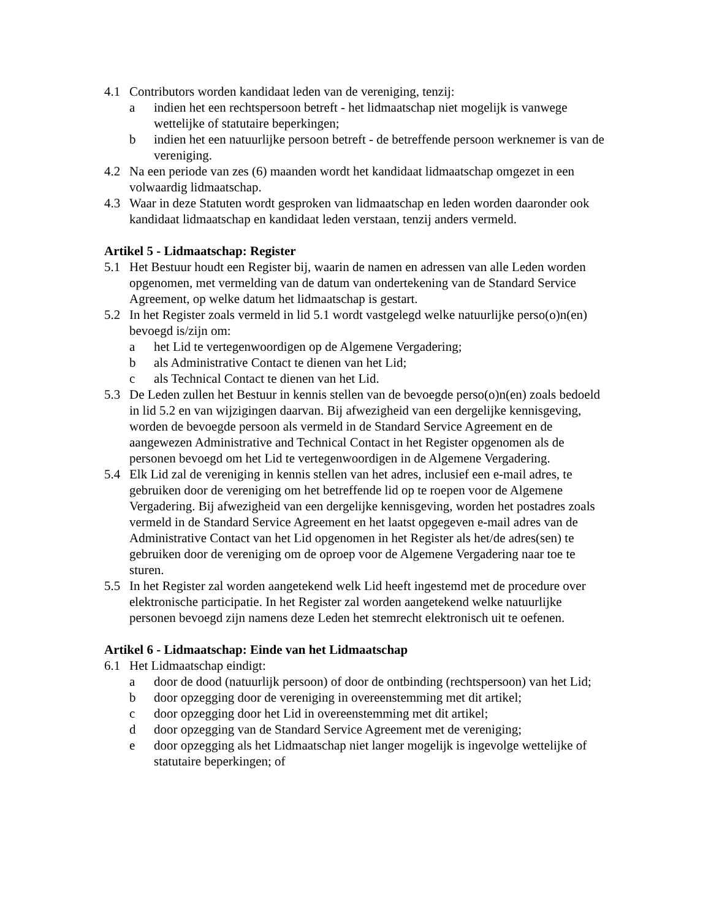4.1 Contributors worden kandidaat leden van de vereniging, tenzij:
a indien het een rechtspersoon betreft - het lidmaatschap niet mogelijk is vanwege wettelijke of statutaire beperkingen;
b indien het een natuurlijke persoon betreft - de betreffende persoon werknemer is van de vereniging.
4.2 Na een periode van zes (6) maanden wordt het kandidaat lidmaatschap omgezet in een volwaardig lidmaatschap.
4.3 Waar in deze Statuten wordt gesproken van lidmaatschap en leden worden daaronder ook kandidaat lidmaatschap en kandidaat leden verstaan, tenzij anders vermeld.
Artikel 5 - Lidmaatschap: Register
5.1 Het Bestuur houdt een Register bij, waarin de namen en adressen van alle Leden worden opgenomen, met vermelding van de datum van ondertekening van de Standard Service Agreement, op welke datum het lidmaatschap is gestart.
5.2 In het Register zoals vermeld in lid 5.1 wordt vastgelegd welke natuurlijke perso(o)n(en) bevoegd is/zijn om:
a het Lid te vertegenwoordigen op de Algemene Vergadering;
b als Administrative Contact te dienen van het Lid;
c als Technical Contact te dienen van het Lid.
5.3 De Leden zullen het Bestuur in kennis stellen van de bevoegde perso(o)n(en) zoals bedoeld in lid 5.2 en van wijzigingen daarvan. Bij afwezigheid van een dergelijke kennisgeving, worden de bevoegde persoon als vermeld in de Standard Service Agreement en de aangewezen Administrative and Technical Contact in het Register opgenomen als de personen bevoegd om het Lid te vertegenwoordigen in de Algemene Vergadering.
5.4 Elk Lid zal de vereniging in kennis stellen van het adres, inclusief een e-mail adres, te gebruiken door de vereniging om het betreffende lid op te roepen voor de Algemene Vergadering. Bij afwezigheid van een dergelijke kennisgeving, worden het postadres zoals vermeld in de Standard Service Agreement en het laatst opgegeven e-mail adres van de Administrative Contact van het Lid opgenomen in het Register als het/de adres(sen) te gebruiken door de vereniging om de oproep voor de Algemene Vergadering naar toe te sturen.
5.5 In het Register zal worden aangetekend welk Lid heeft ingestemd met de procedure over elektronische participatie. In het Register zal worden aangetekend welke natuurlijke personen bevoegd zijn namens deze Leden het stemrecht elektronisch uit te oefenen.
Artikel 6 - Lidmaatschap: Einde van het Lidmaatschap
6.1 Het Lidmaatschap eindigt:
a door de dood (natuurlijk persoon) of door de ontbinding (rechtspersoon) van het Lid;
b door opzegging door de vereniging in overeenstemming met dit artikel;
c door opzegging door het Lid in overeenstemming met dit artikel;
d door opzegging van de Standard Service Agreement met de vereniging;
e door opzegging als het Lidmaatschap niet langer mogelijk is ingevolge wettelijke of statutaire beperkingen; of